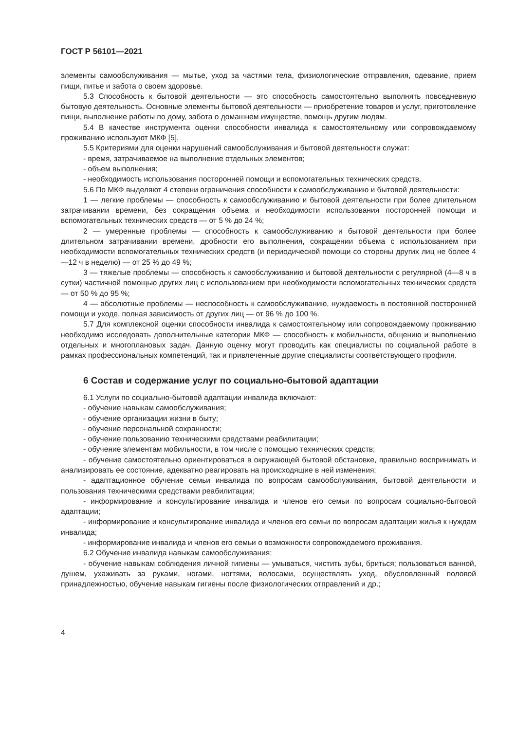ГОСТ Р 56101—2021
элементы самообслуживания — мытье, уход за частями тела, физиологические отправления, одевание, прием пищи, питье и забота о своем здоровье.
5.3 Способность к бытовой деятельности — это способность самостоятельно выполнять повседневную бытовую деятельность. Основные элементы бытовой деятельности — приобретение товаров и услуг, приготовление пищи, выполнение работы по дому, забота о домашнем имуществе, помощь другим людям.
5.4 В качестве инструмента оценки способности инвалида к самостоятельному или сопровождаемому проживанию используют МКФ [5].
5.5 Критериями для оценки нарушений самообслуживания и бытовой деятельности служат:
- время, затрачиваемое на выполнение отдельных элементов;
- объем выполнения;
- необходимость использования посторонней помощи и вспомогательных технических средств.
5.6 По МКФ выделяют 4 степени ограничения способности к самообслуживанию и бытовой деятельности:
1 — легкие проблемы — способность к самообслуживанию и бытовой деятельности при более длительном затрачивании времени, без сокращения объема и необходимости использования посторонней помощи и вспомогательных технических средств — от 5 % до 24 %;
2 — умеренные проблемы — способность к самообслуживанию и бытовой деятельности при более длительном затрачивании времени, дробности его выполнения, сокращении объема с использованием при необходимости вспомогательных технических средств (и периодической помощи со стороны других лиц не более 4—12 ч в неделю) — от 25 % до 49 %;
3 — тяжелые проблемы — способность к самообслуживанию и бытовой деятельности с регулярной (4—8 ч в сутки) частичной помощью других лиц с использованием при необходимости вспомогательных технических средств — от 50 % до 95 %;
4 — абсолютные проблемы — неспособность к самообслуживанию, нуждаемость в постоянной посторонней помощи и уходе, полная зависимость от других лиц — от 96 % до 100 %.
5.7 Для комплексной оценки способности инвалида к самостоятельному или сопровождаемому проживанию необходимо исследовать дополнительные категории МКФ — способность к мобильности, общению и выполнению отдельных и многоплановых задач. Данную оценку могут проводить как специалисты по социальной работе в рамках профессиональных компетенций, так и привлеченные другие специалисты соответствующего профиля.
6 Состав и содержание услуг по социально-бытовой адаптации
6.1 Услуги по социально-бытовой адаптации инвалида включают:
- обучение навыкам самообслуживания;
- обучение организации жизни в быту;
- обучение персональной сохранности;
- обучение пользованию техническими средствами реабилитации;
- обучение элементам мобильности, в том числе с помощью технических средств;
- обучение самостоятельно ориентироваться в окружающей бытовой обстановке, правильно воспринимать и анализировать ее состояние, адекватно реагировать на происходящие в ней изменения;
- адаптационное обучение семьи инвалида по вопросам самообслуживания, бытовой деятельности и пользования техническими средствами реабилитации;
- информирование и консультирование инвалида и членов его семьи по вопросам социально-бытовой адаптации;
- информирование и консультирование инвалида и членов его семьи по вопросам адаптации жилья к нуждам инвалида;
- информирование инвалида и членов его семьи о возможности сопровождаемого проживания.
6.2 Обучение инвалида навыкам самообслуживания:
- обучение навыкам соблюдения личной гигиены — умываться, чистить зубы, бриться; пользоваться ванной, душем, ухаживать за руками, ногами, ногтями, волосами, осуществлять уход, обусловленный половой принадлежностью, обучение навыкам гигиены после физиологических отправлений и др.;
4